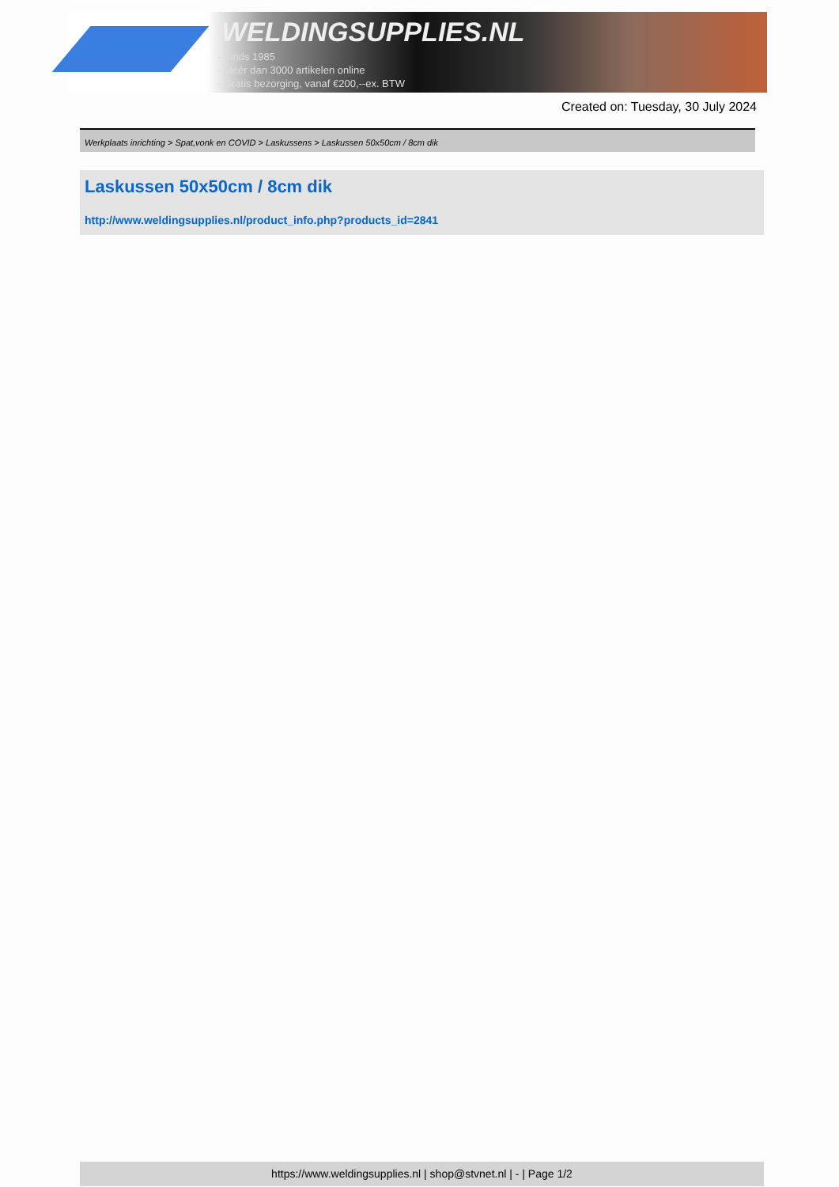WELDINGSUPPLIES.NL
- Sinds 1985
- Méér dan 3000 artikelen online
- Gratis bezorging, vanaf €200,--ex. BTW
Created on: Tuesday, 30 July 2024
Werkplaats inrichting > Spat,vonk en COVID > Laskussens > Laskussen 50x50cm / 8cm dik
Laskussen 50x50cm / 8cm dik
http://www.weldingsupplies.nl/product_info.php?products_id=2841
https://www.weldingsupplies.nl | shop@stvnet.nl | - | Page 1/2